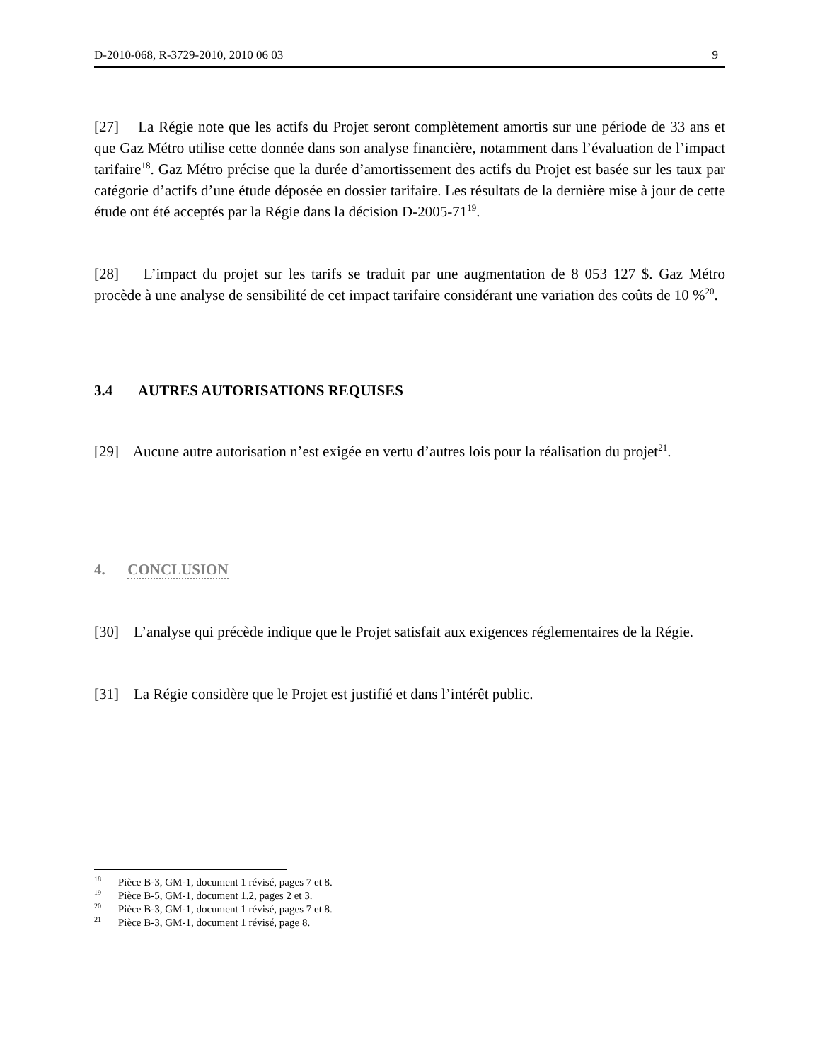D-2010-068, R-3729-2010, 2010 06 03 9
[27] La Régie note que les actifs du Projet seront complètement amortis sur une période de 33 ans et que Gaz Métro utilise cette donnée dans son analyse financière, notamment dans l’évaluation de l’impact tarifaire<sup>18</sup>. Gaz Métro précise que la durée d’amortissement des actifs du Projet est basée sur les taux par catégorie d’actifs d’une étude déposée en dossier tarifaire. Les résultats de la dernière mise à jour de cette étude ont été acceptés par la Régie dans la décision D-2005-71<sup>19</sup>.
[28] L’impact du projet sur les tarifs se traduit par une augmentation de 8 053 127 $. Gaz Métro procède à une analyse de sensibilité de cet impact tarifaire considérant une variation des coûts de 10 %<sup>20</sup>.
3.4 AUTRES AUTORISATIONS REQUISES
[29] Aucune autre autorisation n’est exigée en vertu d’autres lois pour la réalisation du projet<sup>21</sup>.
4. CONCLUSION
[30] L’analyse qui précède indique que le Projet satisfait aux exigences réglementaires de la Régie.
[31] La Régie considère que le Projet est justifié et dans l’intérêt public.
<sup>18</sup> Pièce B-3, GM-1, document 1 révisé, pages 7 et 8.
<sup>19</sup> Pièce B-5, GM-1, document 1.2, pages 2 et 3.
<sup>20</sup> Pièce B-3, GM-1, document 1 révisé, pages 7 et 8.
<sup>21</sup> Pièce B-3, GM-1, document 1 révisé, page 8.